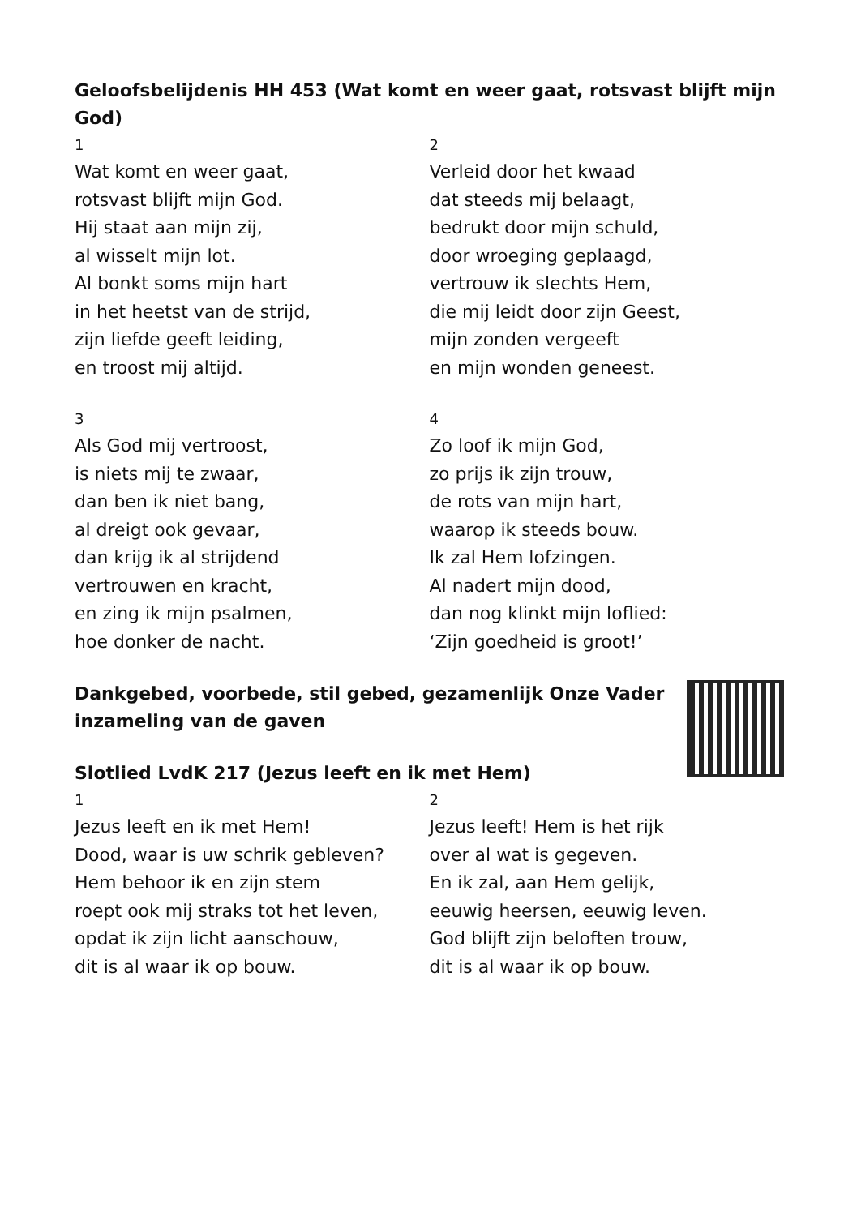Geloofsbelijdenis HH 453 (Wat komt en weer gaat, rotsvast blijft mijn God)
1
Wat komt en weer gaat,
rotsvast blijft mijn God.
Hij staat aan mijn zij,
al wisselt mijn lot.
Al bonkt soms mijn hart
in het heetst van de strijd,
zijn liefde geeft leiding,
en troost mij altijd.
2
Verleid door het kwaad
dat steeds mij belaagt,
bedrukt door mijn schuld,
door wroeging geplaagd,
vertrouw ik slechts Hem,
die mij leidt door zijn Geest,
mijn zonden vergeeft
en mijn wonden geneest.
3
Als God mij vertroost,
is niets mij te zwaar,
dan ben ik niet bang,
al dreigt ook gevaar,
dan krijg ik al strijdend
vertrouwen en kracht,
en zing ik mijn psalmen,
hoe donker de nacht.
4
Zo loof ik mijn God,
zo prijs ik zijn trouw,
de rots van mijn hart,
waarop ik steeds bouw.
Ik zal Hem lofzingen.
Al nadert mijn dood,
dan nog klinkt mijn loflied:
‘Zijn goedheid is groot!’
Dankgebed, voorbede, stil gebed, gezamenlijk Onze Vader
inzameling van de gaven
Slotlied LvdK 217 (Jezus leeft en ik met Hem)
1
Jezus leeft en ik met Hem!
Dood, waar is uw schrik gebleven?
Hem behoor ik en zijn stem
roept ook mij straks tot het leven,
opdat ik zijn licht aanschouw,
dit is al waar ik op bouw.
2
Jezus leeft! Hem is het rijk
over al wat is gegeven.
En ik zal, aan Hem gelijk,
eeuwig heersen, eeuwig leven.
God blijft zijn beloften trouw,
dit is al waar ik op bouw.